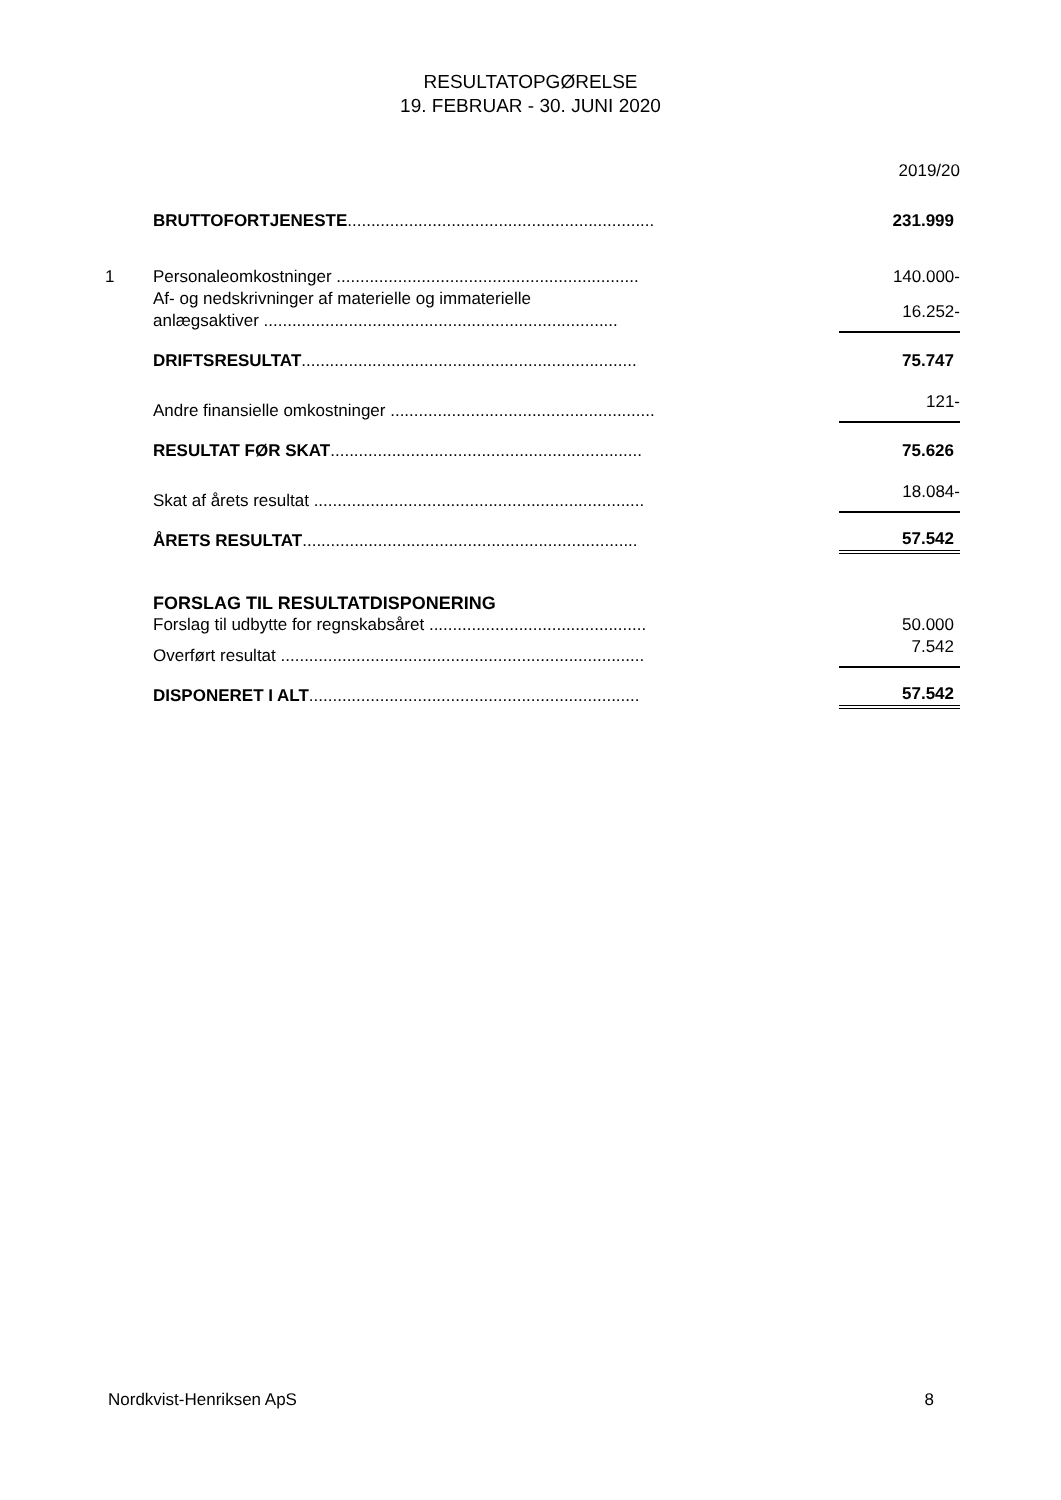RESULTATOPGØRELSE
19. FEBRUAR - 30. JUNI 2020
| | | | 2019/20 |
| | BRUTTOFORTJENESTE ................................................................. | | 231.999 |
| 1 | Personaleomkostninger ................................................................ | | 140.000- |
| | Af- og nedskrivninger af materielle og immaterielle anlægsaktiver ........................................................................... | | 16.252- |
| | DRIFTSRESULTAT ....................................................................... | | 75.747 |
| | Andre finansielle omkostninger ........................................................ | | 121- |
| | RESULTAT FØR SKAT .................................................................. | | 75.626 |
| | Skat af årets resultat ...................................................................... | | 18.084- |
| | ÅRETS RESULTAT ....................................................................... | | 57.542 |
| | FORSLAG TIL RESULTATDISPONERING | | |
| | Forslag til udbytte for regnskabsåret .............................................. | | 50.000 |
| | Overført resultat ............................................................................. | | 7.542 |
| | DISPONERET I ALT ...................................................................... | | 57.542 |
Nordkvist-Henriksen ApS 8